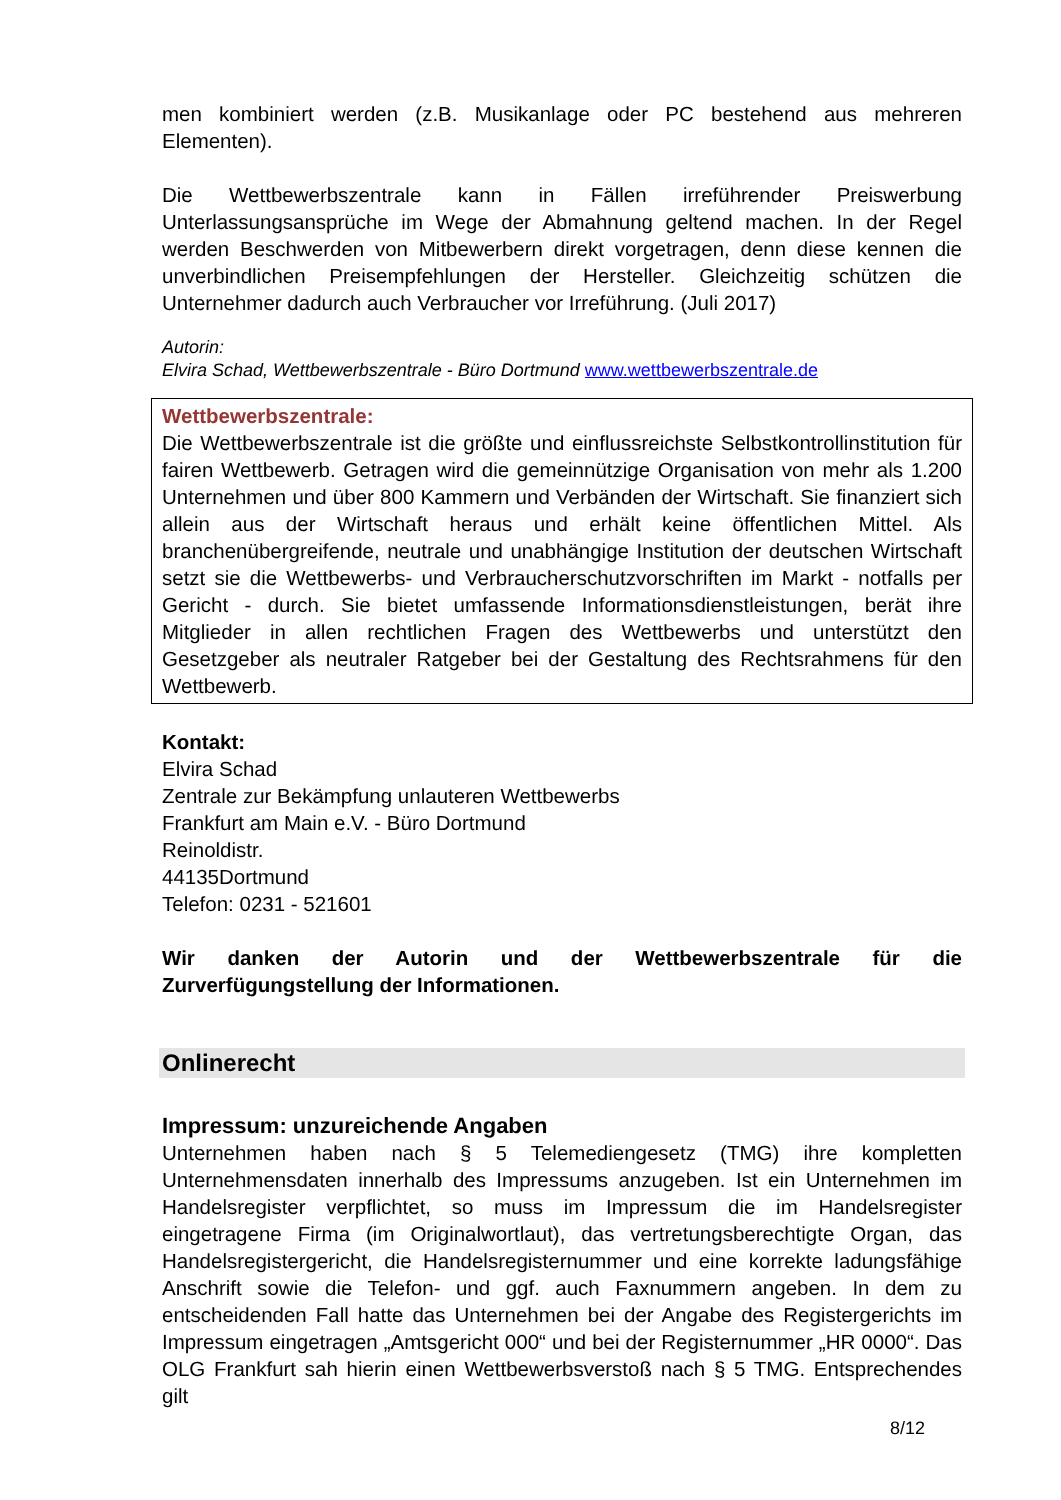men kombiniert werden (z.B. Musikanlage oder PC bestehend aus mehreren Elementen).
Die Wettbewerbszentrale kann in Fällen irreführender Preiswerbung Unterlassungsansprüche im Wege der Abmahnung geltend machen. In der Regel werden Beschwerden von Mitbewerbern direkt vorgetragen, denn diese kennen die unverbindlichen Preisempfehlungen der Hersteller. Gleichzeitig schützen die Unternehmer dadurch auch Verbraucher vor Irreführung. (Juli 2017)
Autorin:
Elvira Schad, Wettbewerbszentrale - Büro Dortmund www.wettbewerbszentrale.de
Wettbewerbszentrale:
Die Wettbewerbszentrale ist die größte und einflussreichste Selbstkontrollinstitution für fairen Wettbewerb. Getragen wird die gemeinnützige Organisation von mehr als 1.200 Unternehmen und über 800 Kammern und Verbänden der Wirtschaft. Sie finanziert sich allein aus der Wirtschaft heraus und erhält keine öffentlichen Mittel. Als branchenübergreifende, neutrale und unabhängige Institution der deutschen Wirtschaft setzt sie die Wettbewerbs- und Verbraucherschutzvorschriften im Markt - notfalls per Gericht - durch. Sie bietet umfassende Informationsdienstleistungen, berät ihre Mitglieder in allen rechtlichen Fragen des Wettbewerbs und unterstützt den Gesetzgeber als neutraler Ratgeber bei der Gestaltung des Rechtsrahmens für den Wettbewerb.
Kontakt:
Elvira Schad
Zentrale zur Bekämpfung unlauteren Wettbewerbs
Frankfurt am Main e.V. - Büro Dortmund
Reinoldistr.
44135Dortmund
Telefon: 0231 - 521601
Wir danken der Autorin und der Wettbewerbszentrale für die Zurverfügungstellung der Informationen.
Onlinerecht
Impressum: unzureichende Angaben
Unternehmen haben nach § 5 Telemediengesetz (TMG) ihre kompletten Unternehmensdaten innerhalb des Impressums anzugeben. Ist ein Unternehmen im Handelsregister verpflichtet, so muss im Impressum die im Handelsregister eingetragene Firma (im Originalwortlaut), das vertretungsberechtigte Organ, das Handelsregistergericht, die Handelsregisternummer und eine korrekte ladungsfähige Anschrift sowie die Telefon- und ggf. auch Faxnummern angeben. In dem zu entscheidenden Fall hatte das Unternehmen bei der Angabe des Registergerichts im Impressum eingetragen „Amtsgericht 000“ und bei der Registernummer „HR 0000“. Das OLG Frankfurt sah hierin einen Wettbewerbsverstoß nach § 5 TMG. Entsprechendes gilt
8/12